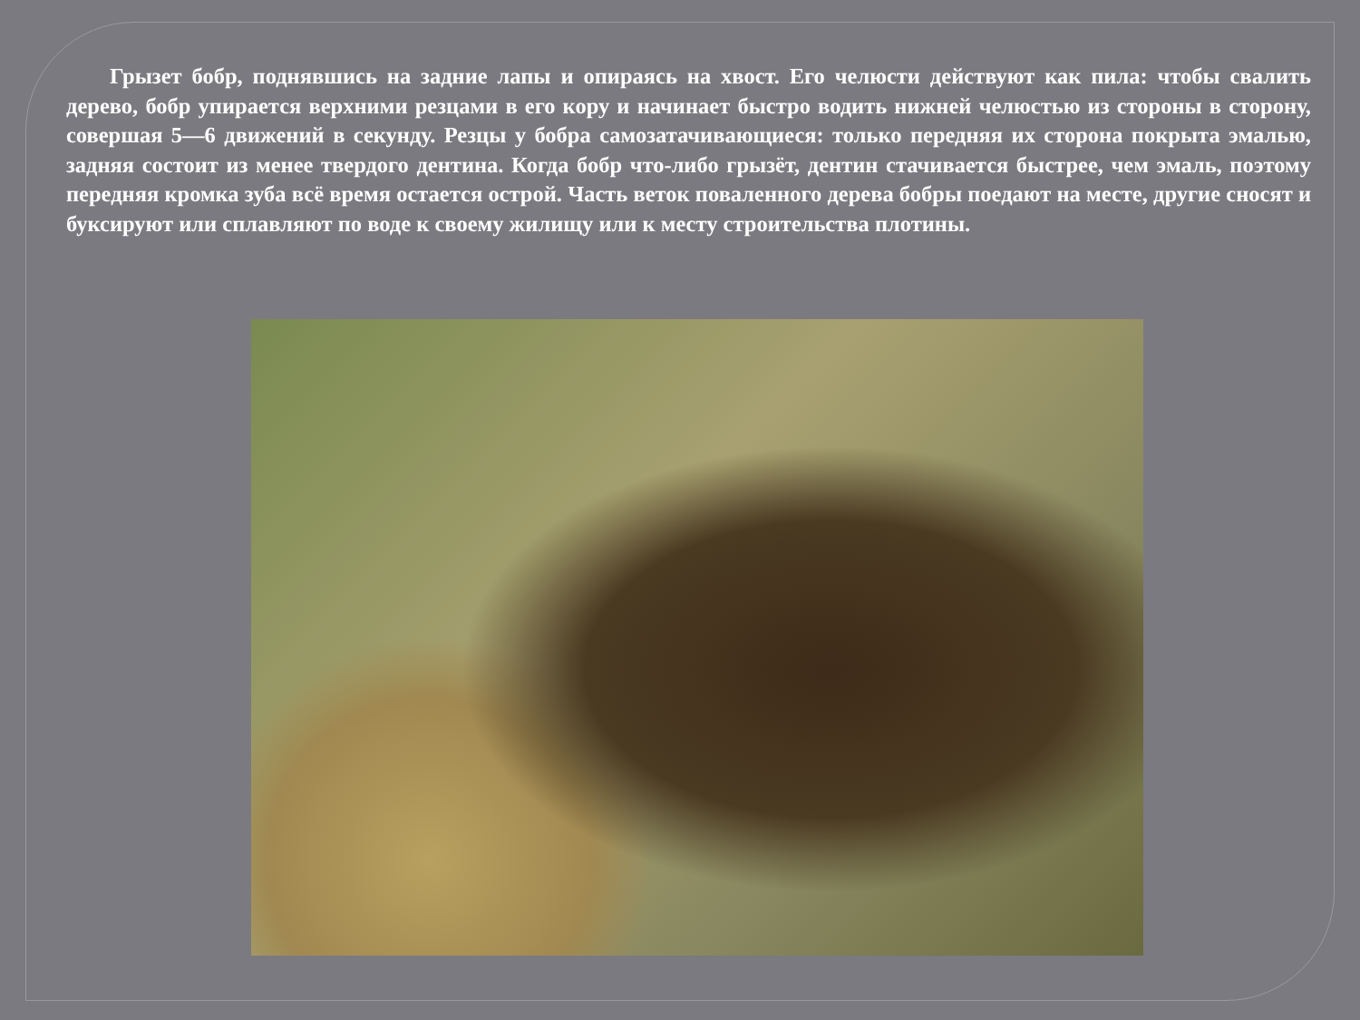Грызет бобр, поднявшись на задние лапы и опираясь на хвост. Его челюсти действуют как пила: чтобы свалить дерево, бобр упирается верхними резцами в его кору и начинает быстро водить нижней челюстью из стороны в сторону, совершая 5—6 движений в секунду. Резцы у бобра самозатачивающиеся: только передняя их сторона покрыта эмалью, задняя состоит из менее твердого дентина. Когда бобр что-либо грызёт, дентин стачивается быстрее, чем эмаль, поэтому передняя кромка зуба всё время остается острой. Часть веток поваленного дерева бобры поедают на месте, другие сносят и буксируют или сплавляют по воде к своему жилищу или к месту строительства плотины.